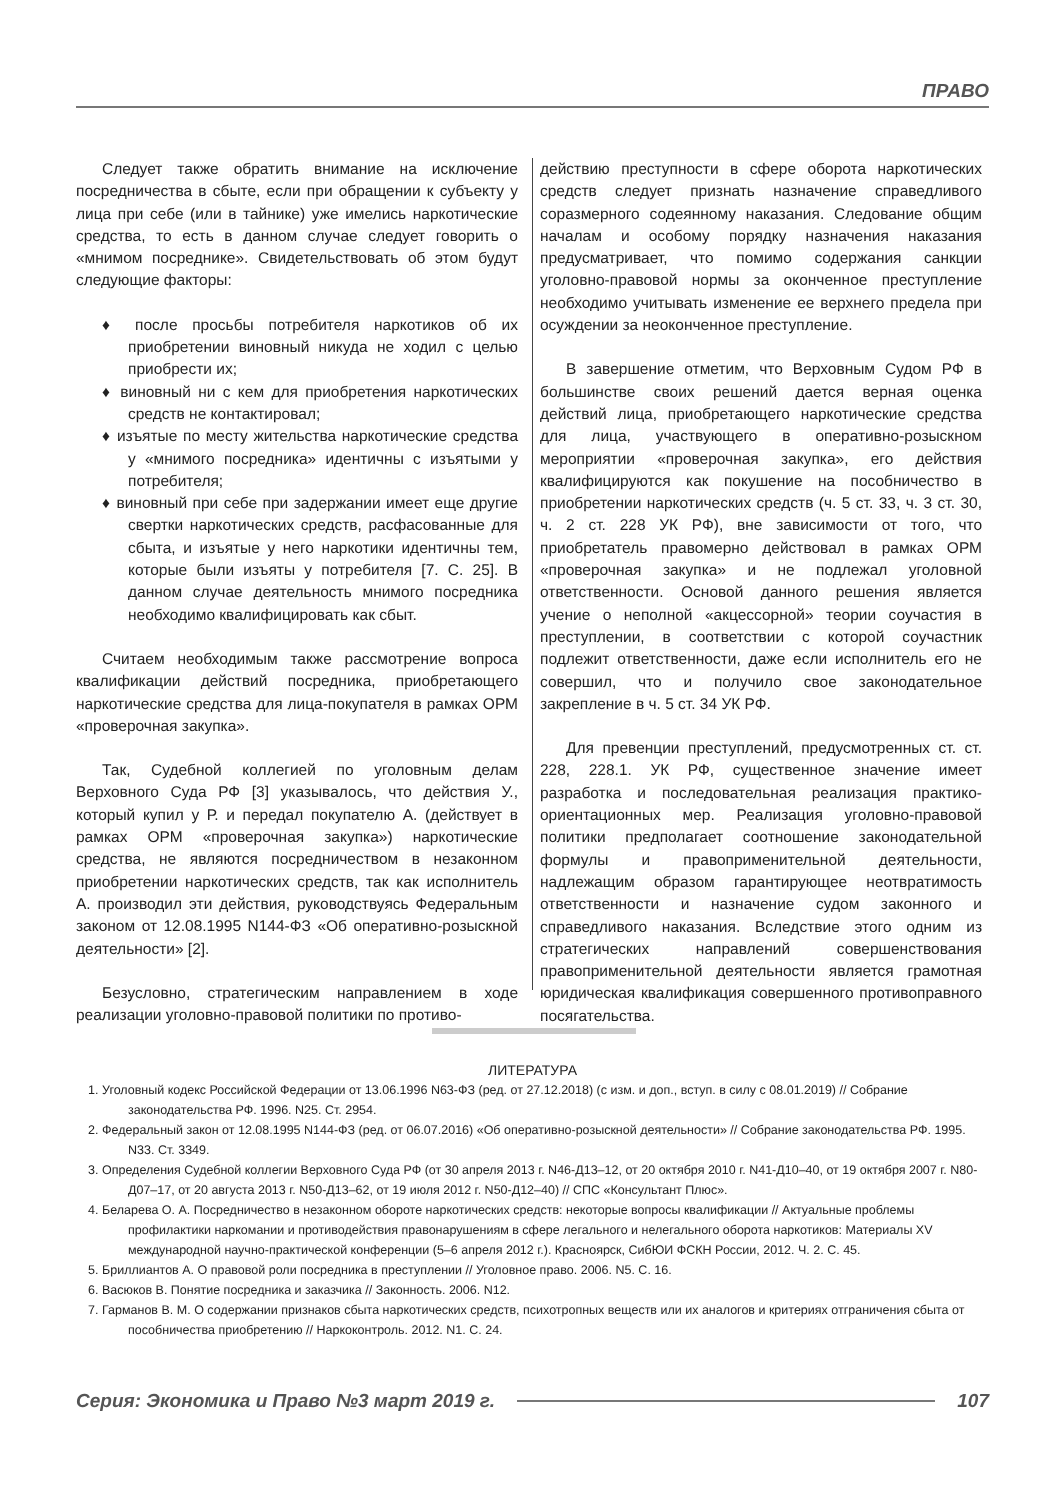ПРАВО
Следует также обратить внимание на исключение посредничества в сбыте, если при обращении к субъекту у лица при себе (или в тайнике) уже имелись наркотические средства, то есть в данном случае следует говорить о «мнимом посреднике». Свидетельствовать об этом будут следующие факторы:
♦ после просьбы потребителя наркотиков об их приобретении виновный никуда не ходил с целью приобрести их;
♦ виновный ни с кем для приобретения наркотических средств не контактировал;
♦ изъятые по месту жительства наркотические средства у «мнимого посредника» идентичны с изъятыми у потребителя;
♦ виновный при себе при задержании имеет еще другие свертки наркотических средств, расфасованные для сбыта, и изъятые у него наркотики идентичны тем, которые были изъяты у потребителя [7. С. 25]. В данном случае деятельность мнимого посредника необходимо квалифицировать как сбыт.
Считаем необходимым также рассмотрение вопроса квалификации действий посредника, приобретающего наркотические средства для лица-покупателя в рамках ОРМ «проверочная закупка».
Так, Судебной коллегией по уголовным делам Верховного Суда РФ [3] указывалось, что действия У., который купил у Р. и передал покупателю А. (действует в рамках ОРМ «проверочная закупка») наркотические средства, не являются посредничеством в незаконном приобретении наркотических средств, так как исполнитель А. производил эти действия, руководствуясь Федеральным законом от 12.08.1995 N144-ФЗ «Об оперативно-розыскной деятельности» [2].
Безусловно, стратегическим направлением в ходе реализации уголовно-правовой политики по противо-
действию преступности в сфере оборота наркотических средств следует признать назначение справедливого соразмерного содеянному наказания. Следование общим началам и особому порядку назначения наказания предусматривает, что помимо содержания санкции уголовно-правовой нормы за оконченное преступление необходимо учитывать изменение ее верхнего предела при осуждении за неоконченное преступление.
В завершение отметим, что Верховным Судом РФ в большинстве своих решений дается верная оценка действий лица, приобретающего наркотические средства для лица, участвующего в оперативно-розыскном мероприятии «проверочная закупка», его действия квалифицируются как покушение на пособничество в приобретении наркотических средств (ч. 5 ст. 33, ч. 3 ст. 30, ч. 2 ст. 228 УК РФ), вне зависимости от того, что приобретатель правомерно действовал в рамках ОРМ «проверочная закупка» и не подлежал уголовной ответственности. Основой данного решения является учение о неполной «акцессорной» теории соучастия в преступлении, в соответствии с которой соучастник подлежит ответственности, даже если исполнитель его не совершил, что и получило свое законодательное закрепление в ч. 5 ст. 34 УК РФ.
Для превенции преступлений, предусмотренных ст. ст. 228, 228.1. УК РФ, существенное значение имеет разработка и последовательная реализация практико-ориентационных мер. Реализация уголовно-правовой политики предполагает соотношение законодательной формулы и правоприменительной деятельности, надлежащим образом гарантирующее неотвратимость ответственности и назначение судом законного и справедливого наказания. Вследствие этого одним из стратегических направлений совершенствования правоприменительной деятельности является грамотная юридическая квалификация совершенного противоправного посягательства.
ЛИТЕРАТУРА
1. Уголовный кодекс Российской Федерации от 13.06.1996 N63-ФЗ (ред. от 27.12.2018) (с изм. и доп., вступ. в силу с 08.01.2019) // Собрание законодательства РФ. 1996. N25. Ст. 2954.
2. Федеральный закон от 12.08.1995 N144-ФЗ (ред. от 06.07.2016) «Об оперативно-розыскной деятельности» // Собрание законодательства РФ. 1995. N33. Ст. 3349.
3. Определения Судебной коллегии Верховного Суда РФ (от 30 апреля 2013 г. N46-Д13–12, от 20 октября 2010 г. N41-Д10–40, от 19 октября 2007 г. N80-Д07–17, от 20 августа 2013 г. N50-Д13–62, от 19 июля 2012 г. N50-Д12–40) // СПС «Консультант Плюс».
4. Беларева О. А. Посредничество в незаконном обороте наркотических средств: некоторые вопросы квалификации // Актуальные проблемы профилактики наркомании и противодействия правонарушениям в сфере легального и нелегального оборота наркотиков: Материалы XV международной научно-практической конференции (5–6 апреля 2012 г.). Красноярск, СибЮИ ФСКН России, 2012. Ч. 2. С. 45.
5. Бриллиантов А. О правовой роли посредника в преступлении // Уголовное право. 2006. N5. С. 16.
6. Васюков В. Понятие посредника и заказчика // Законность. 2006. N12.
7. Гарманов В. М. О содержании признаков сбыта наркотических средств, психотропных веществ или их аналогов и критериях отграничения сбыта от пособничества приобретению // Наркоконтроль. 2012. N1. С. 24.
Серия: Экономика и Право №3 март 2019 г. 107